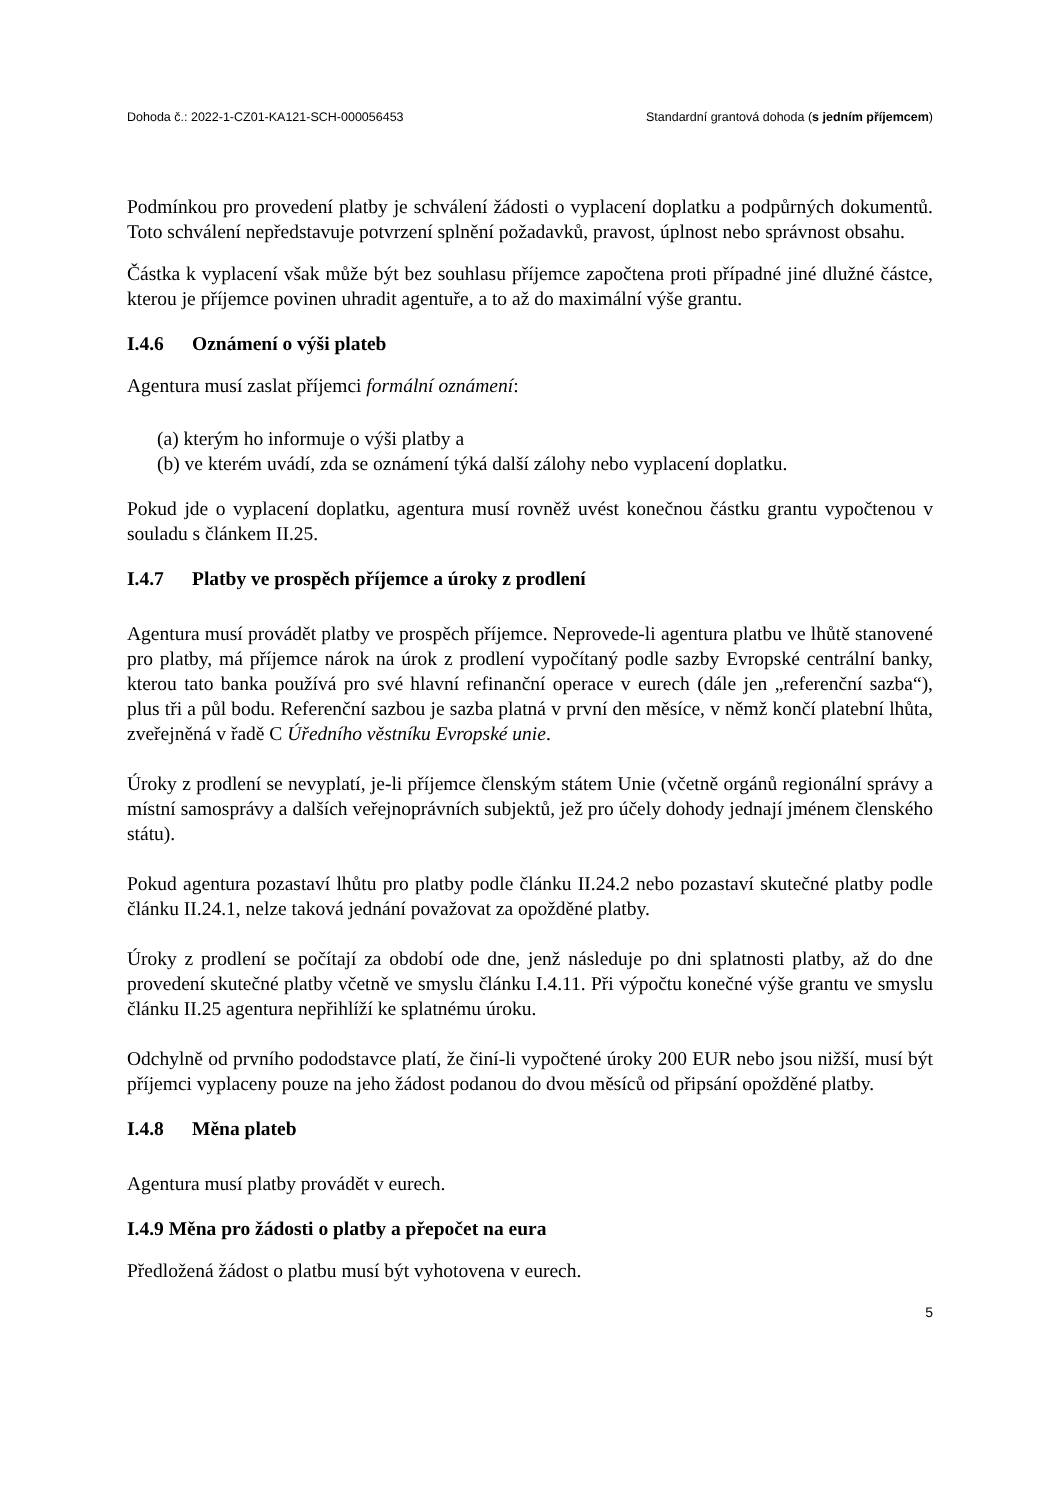Dohoda č.: 2022-1-CZ01-KA121-SCH-000056453 Standardní grantová dohoda (s jedním příjemcem)
Podmínkou pro provedení platby je schválení žádosti o vyplacení doplatku a podpůrných dokumentů. Toto schválení nepředstavuje potvrzení splnění požadavků, pravost, úplnost nebo správnost obsahu.
Částka k vyplacení však může být bez souhlasu příjemce započtena proti případné jiné dlužné částce, kterou je příjemce povinen uhradit agentuře, a to až do maximální výše grantu.
I.4.6 Oznámení o výši plateb
Agentura musí zaslat příjemci formální oznámení:
(a) kterým ho informuje o výši platby a
(b) ve kterém uvádí, zda se oznámení týká další zálohy nebo vyplacení doplatku.
Pokud jde o vyplacení doplatku, agentura musí rovněž uvést konečnou částku grantu vypočtenou v souladu s článkem II.25.
I.4.7 Platby ve prospěch příjemce a úroky z prodlení
Agentura musí provádět platby ve prospěch příjemce. Neprovede-li agentura platbu ve lhůtě stanovené pro platby, má příjemce nárok na úrok z prodlení vypočítaný podle sazby Evropské centrální banky, kterou tato banka používá pro své hlavní refinanční operace v eurech (dále jen „referenční sazba“), plus tři a půl bodu. Referenční sazbou je sazba platná v první den měsíce, v němž končí platební lhůta, zveřejněná v řadě C Úředního věstníku Evropské unie.
Úroky z prodlení se nevyplatí, je-li příjemce členským státem Unie (včetně orgánů regionální správy a místní samosprávy a dalších veřejnoprávních subjektů, jež pro účely dohody jednají jménem členského státu).
Pokud agentura pozastaví lhůtu pro platby podle článku II.24.2 nebo pozastaví skutečné platby podle článku II.24.1, nelze taková jednání považovat za opožděné platby.
Úroky z prodlení se počítají za období ode dne, jenž následuje po dni splatnosti platby, až do dne provedení skutečné platby včetně ve smyslu článku I.4.11. Při výpočtu konečné výše grantu ve smyslu článku II.25 agentura nepřihlíží ke splatnému úroku.
Odchylně od prvního pododstavce platí, že činí-li vypočtené úroky 200 EUR nebo jsou nižší, musí být příjemci vyplaceny pouze na jeho žádost podanou do dvou měsíců od připsání opožděné platby.
I.4.8 Měna plateb
Agentura musí platby provádět v eurech.
I.4.9 Měna pro žádosti o platby a přepočet na eura
Předložená žádost o platbu musí být vyhotovena v eurech.
5